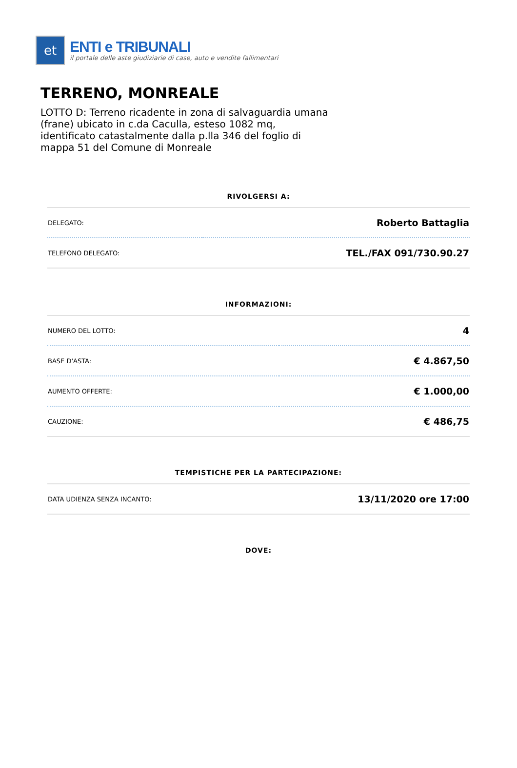et
ENTI e TRIBUNALI
il portale delle aste giudiziarie di case, auto e vendite fallimentari
TERRENO, MONREALE
LOTTO D: Terreno ricadente in zona di salvaguardia umana (frane) ubicato in c.da Caculla, esteso 1082 mq, identificato catastalmente dalla p.lla 346 del foglio di mappa 51 del Comune di Monreale
RIVOLGERSI A:
| DELEGATO: | Roberto Battaglia |
| TELEFONO DELEGATO: | TEL./FAX 091/730.90.27 |
INFORMAZIONI:
| NUMERO DEL LOTTO: | 4 |
| BASE D'ASTA: | € 4.867,50 |
| AUMENTO OFFERTE: | € 1.000,00 |
| CAUZIONE: | € 486,75 |
TEMPISTICHE PER LA PARTECIPAZIONE:
| DATA UDIENZA SENZA INCANTO: | 13/11/2020 ore 17:00 |
DOVE: